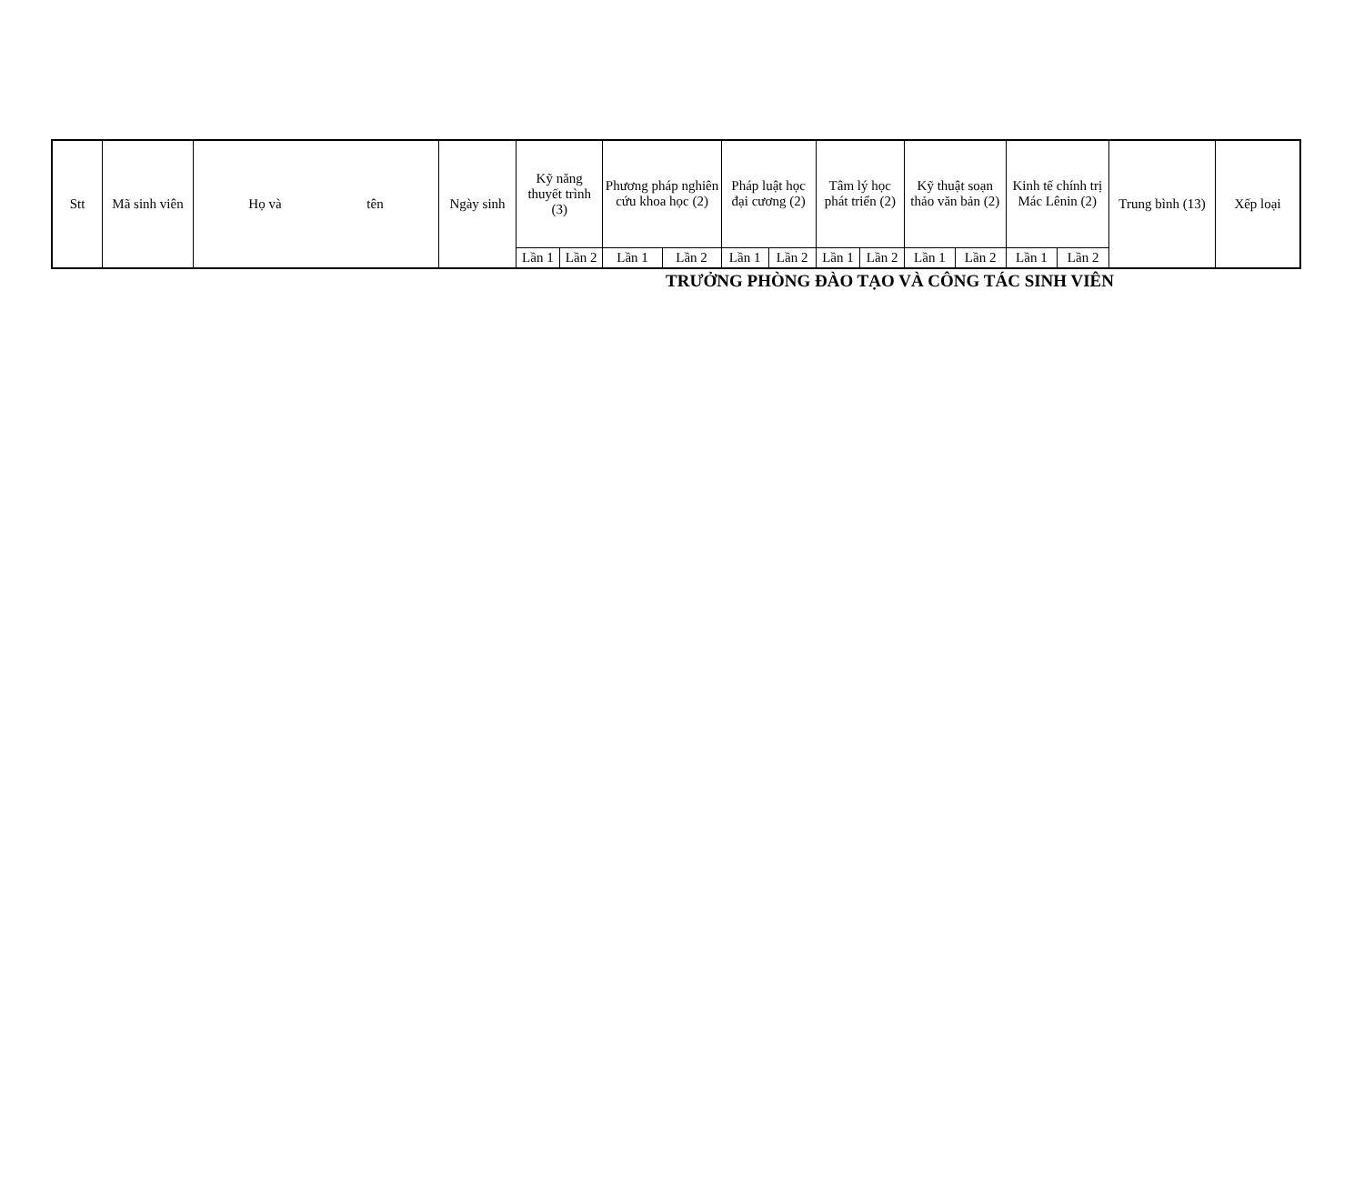| Stt | Mã sinh viên | Họ và tên | Ngày sinh | Kỹ năng thuyết trình (3) | | Phương pháp nghiên cứu khoa học (2) | | Pháp luật học đại cương (2) | | Tâm lý học phát triển (2) | | Kỹ thuật soạn thảo văn bản (2) | | Kinh tế chính trị Mác Lênin (2) | | Trung bình (13) | Xếp loại |
| --- | --- | --- | --- | --- | --- | --- | --- | --- | --- | --- | --- | --- | --- | --- | --- | --- | --- |
| | | | | Lần 1 | Lần 2 | Lần 1 | Lần 2 | Lần 1 | Lần 2 | Lần 1 | Lần 2 | Lần 1 | Lần 2 | Lần 1 | Lần 2 | | |
TRƯỞNG PHÒNG ĐÀO TẠO VÀ CÔNG TÁC SINH VIÊN